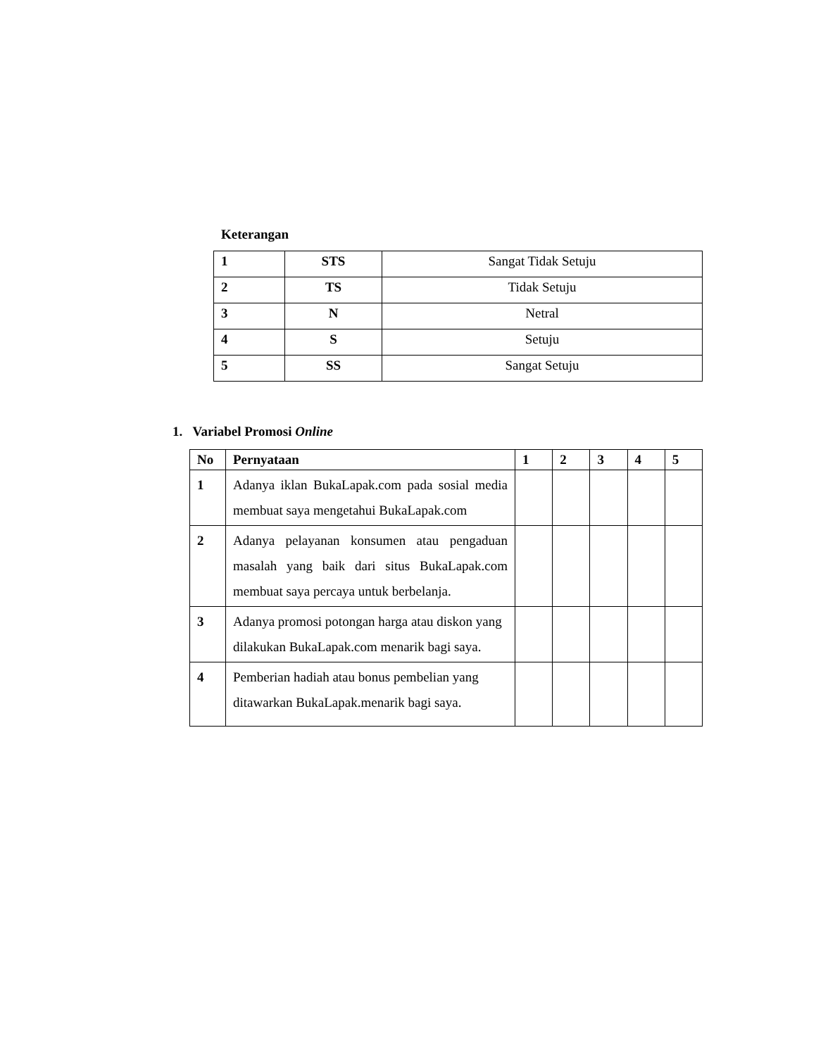Keterangan
| 1 | STS | Sangat Tidak Setuju |
| 2 | TS | Tidak Setuju |
| 3 | N | Netral |
| 4 | S | Setuju |
| 5 | SS | Sangat Setuju |
1. Variabel Promosi Online
| No | Pernyataan | 1 | 2 | 3 | 4 | 5 |
| --- | --- | --- | --- | --- | --- | --- |
| 1 | Adanya iklan BukaLapak.com pada sosial media membuat saya mengetahui BukaLapak.com | | | | | |
| 2 | Adanya pelayanan konsumen atau pengaduan masalah yang baik dari situs BukaLapak.com membuat saya percaya untuk berbelanja. | | | | | |
| 3 | Adanya promosi potongan harga atau diskon yang dilakukan BukaLapak.com menarik bagi saya. | | | | | |
| 4 | Pemberian hadiah atau bonus pembelian yang ditawarkan BukaLapak.menarik bagi saya. | | | | | |